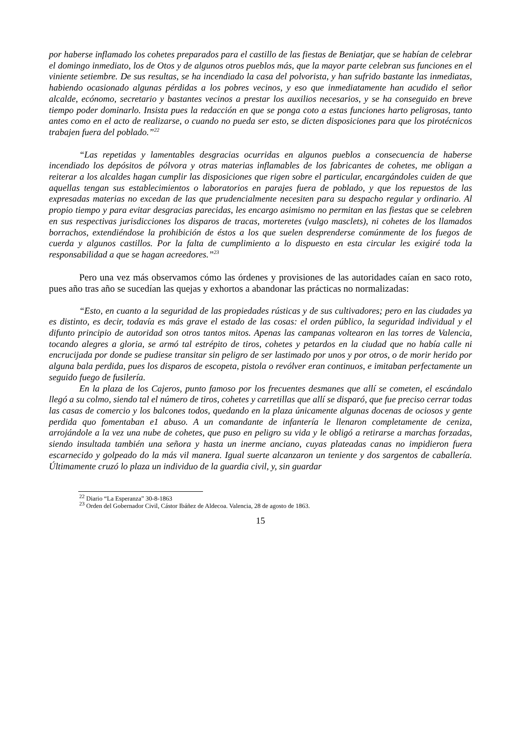por haberse inflamado los cohetes preparados para el castillo de las fiestas de Beniatjar, que se habían de celebrar el domingo inmediato, los de Otos y de algunos otros pueblos más, que la mayor parte celebran sus funciones en el viniente setiembre. De sus resultas, se ha incendiado la casa del polvorista, y han sufrido bastante las inmediatas, habiendo ocasionado algunas pérdidas a los pobres vecinos, y eso que inmediatamente han acudido el señor alcalde, ecónomo, secretario y bastantes vecinos a prestar los auxilios necesarios, y se ha conseguido en breve tiempo poder dominarlo. Insista pues la redacción en que se ponga coto a estas funciones harto peligrosas, tanto antes como en el acto de realizarse, o cuando no pueda ser esto, se dicten disposiciones para que los pirotécnicos trabajen fuera del poblado.”<sup>22</sup>
“Las repetidas y lamentables desgracias ocurridas en algunos pueblos a consecuencia de haberse incendiado los depósitos de pólvora y otras materias inflamables de los fabricantes de cohetes, me obligan a reiterar a los alcaldes hagan cumplir las disposiciones que rigen sobre el particular, encargándoles cuiden de que aquellas tengan sus establecimientos o laboratorios en parajes fuera de poblado, y que los repuestos de las expresadas materias no excedan de las que prudencialmente necesiten para su despacho regular y ordinario. Al propio tiempo y para evitar desgracias parecidas, les encargo asimismo no permitan en las fiestas que se celebren en sus respectivas jurisdicciones los disparos de tracas, morteretes (vulgo masclets), ni cohetes de los llamados borrachos, extendiéndose la prohibición de éstos a los que suelen desprenderse comúnmente de los fuegos de cuerda y algunos castillos. Por la falta de cumplimiento a lo dispuesto en esta circular les exigiré toda la responsabilidad a que se hagan acreedores.”<sup>23</sup>
Pero una vez más observamos cómo las órdenes y provisiones de las autoridades caían en saco roto, pues año tras año se sucedían las quejas y exhortos a abandonar las prácticas no normalizadas:
“Esto, en cuanto a la seguridad de las propiedades rústicas y de sus cultivadores; pero en las ciudades ya es distinto, es decir, todavía es más grave el estado de las cosas: el orden público, la seguridad individual y el difunto principio de autoridad son otros tantos mitos. Apenas las campanas voltearon en las torres de Valencia, tocando alegres a gloria, se armó tal estrépito de tiros, cohetes y petardos en la ciudad que no había calle ni encrucijada por donde se pudiese transitar sin peligro de ser lastimado por unos y por otros, o de morir herido por alguna bala perdida, pues los disparos de escopeta, pistola o revólver eran continuos, e imitaban perfectamente un seguido fuego de fusilería.
En la plaza de los Cajeros, punto famoso por los frecuentes desmanes que allí se cometen, el escándalo llegó a su colmo, siendo tal el número de tiros, cohetes y carretillas que allí se disparó, que fue preciso cerrar todas las casas de comercio y los balcones todos, quedando en la plaza únicamente algunas docenas de ociosos y gente perdida quo fomentaban e1 abuso. A un comandante de infantería le llenaron completamente de ceniza, arrojándole a la vez una nube de cohetes, que puso en peligro su vida y le obligó a retirarse a marchas forzadas, siendo insultada también una señora y hasta un inerme anciano, cuyas plateadas canas no impidieron fuera escarnecido y golpeado do la más vil manera. Igual suerte alcanzaron un teniente y dos sargentos de caballería. Últimamente cruzó lo plaza un individuo de la guardia civil, y, sin guardar
<sup>22</sup> Diario “La Esperanza” 30-8-1863
<sup>23</sup> Orden del Gobernador Civil, Cástor Ibáñez de Aldecoa. Valencia, 28 de agosto de 1863.
15